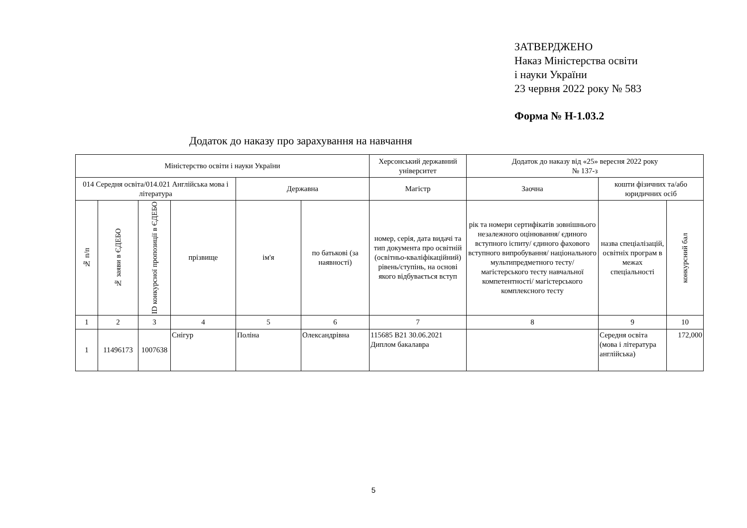ЗАТВЕРДЖЕНО
Наказ Міністерства освіти
і науки України
23 червня 2022 року № 583
Форма № Н-1.03.2
Додаток до наказу про зарахування на навчання
| Міністерство освіти і науки України | | | | | | Херсонський державний університет | Додаток до наказу від «25» вересня 2022 року № 137-з | | |
| 014 Середня освіта/014.021 Англійська мова і література | | | | Державна | | Магістр | Заочна | кошти фізичних та/або юридичних осіб | |
| № п/п | № заяви в ЄДЕБО | ID конкурсної пропозиції в ЄДЕБО | прізвище | ім'я | по батькові (за наявності) | номер, серія, дата видачі та тип документа про освітній (освітньо-кваліфікаційний) рівень/ступінь, на основі якого відбувається вступ | рік та номери сертифікатів зовнішнього незалежного оцінювання/ єдиного вступного іспиту/ єдиного фахового вступного випробування/ національного мультипредметного тесту/ магістерського тесту навчальної компетентності/ магістерського комплексного тесту | назва спеціалізацій, освітніх програм в межах спеціальності | конкурсний бал |
| 1 | 2 | 3 | 4 | 5 | 6 | 7 | 8 | 9 | 10 |
| 1 | 11496173 | 1007638 | Снігур | Поліна | Олександрівна | 115685 В21 30.06.2021 Диплом бакалавра | | Середня освіта (мова і література англійська) | 172,000 |
5